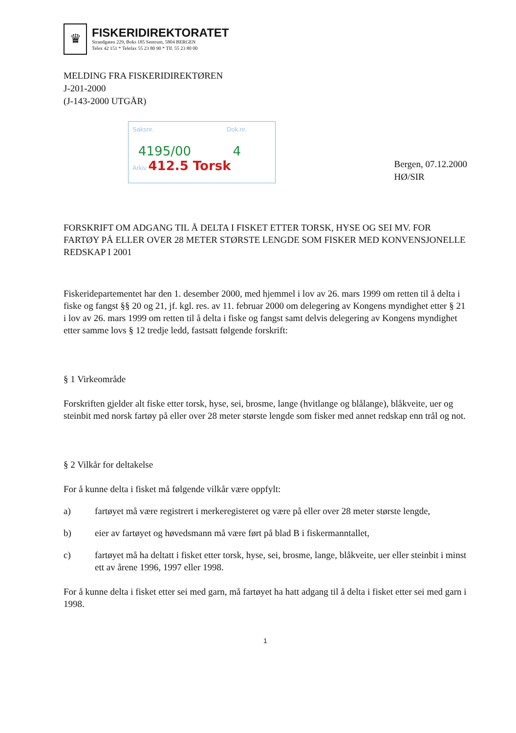♛
FISKERIDIREKTORATET
Strandgaten 229, Boks 185 Sentrum, 5804 BERGEN
Telex 42 151 * Telefax 55 23 80 90 * Tlf. 55 23 80 00
MELDING FRA FISKERIDIREKTØREN
J-201-2000
(J-143-2000 UTGÅR)
Saksnr. Dok.nr.
4195/00 4
Arkiv 412.5 Torsk
Bergen, 07.12.2000
HØ/SIR
FORSKRIFT OM ADGANG TIL Å DELTA I FISKET ETTER TORSK, HYSE OG SEI MV. FOR FARTØY PÅ ELLER OVER 28 METER STØRSTE LENGDE SOM FISKER MED KONVENSJONELLE REDSKAP I 2001
Fiskeridepartementet har den 1. desember 2000, med hjemmel i lov av 26. mars 1999 om retten til å delta i fiske og fangst §§ 20 og 21, jf. kgl. res. av 11. februar 2000 om delegering av Kongens myndighet etter § 21 i lov av 26. mars 1999 om retten til å delta i fiske og fangst samt delvis delegering av Kongens myndighet etter samme lovs § 12 tredje ledd, fastsatt følgende forskrift:
§ 1 Virkeområde
Forskriften gjelder alt fiske etter torsk, hyse, sei, brosme, lange (hvitlange og blålange), blåkveite, uer og steinbit med norsk fartøy på eller over 28 meter største lengde som fisker med annet redskap enn trål og not.
§ 2 Vilkår for deltakelse
For å kunne delta i fisket må følgende vilkår være oppfylt:
a) fartøyet må være registrert i merkeregisteret og være på eller over 28 meter største lengde,
b) eier av fartøyet og høvedsmann må være ført på blad B i fiskermanntallet,
c) fartøyet må ha deltatt i fisket etter torsk, hyse, sei, brosme, lange, blåkveite, uer eller steinbit i minst ett av årene 1996, 1997 eller 1998.
For å kunne delta i fisket etter sei med garn, må fartøyet ha hatt adgang til å delta i fisket etter sei med garn i 1998.
1